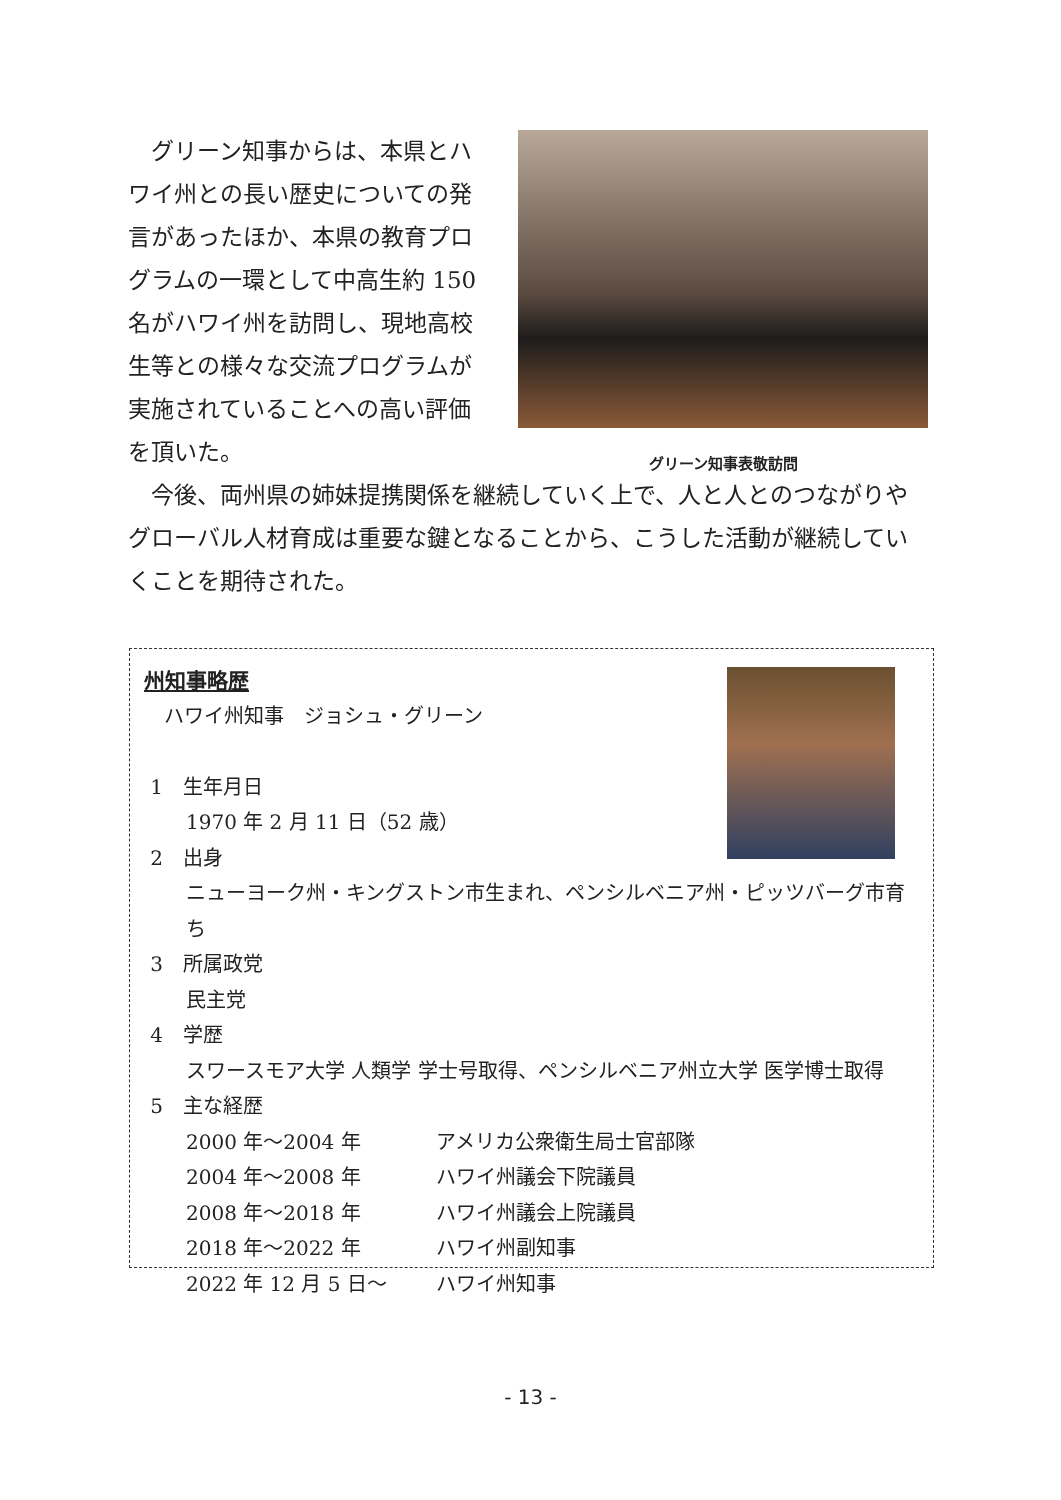グリーン知事からは、本県とハワイ州との長い歴史についての発言があったほか、本県の教育プログラムの一環として中高生約 150 名がハワイ州を訪問し、現地高校生等との様々な交流プログラムが実施されていることへの高い評価を頂いた。
グリーン知事表敬訪問
今後、両州県の姉妹提携関係を継続していく上で、人と人とのつながりやグローバル人材育成は重要な鍵となることから、こうした活動が継続していくことを期待された。
州知事略歴
 ハワイ州知事 ジョシュ・グリーン
1 生年月日
1970 年 2 月 11 日（52 歳）
2 出身
ニューヨーク州・キングストン市生まれ、ペンシルベニア州・ピッツバーグ市育ち
3 所属政党
民主党
4 学歴
スワースモア大学 人類学 学士号取得、ペンシルベニア州立大学 医学博士取得
5 主な経歴
2000 年～2004 年 アメリカ公衆衛生局士官部隊
2004 年～2008 年 ハワイ州議会下院議員
2008 年～2018 年 ハワイ州議会上院議員
2018 年～2022 年 ハワイ州副知事
2022 年 12 月 5 日～ ハワイ州知事
- 13 -